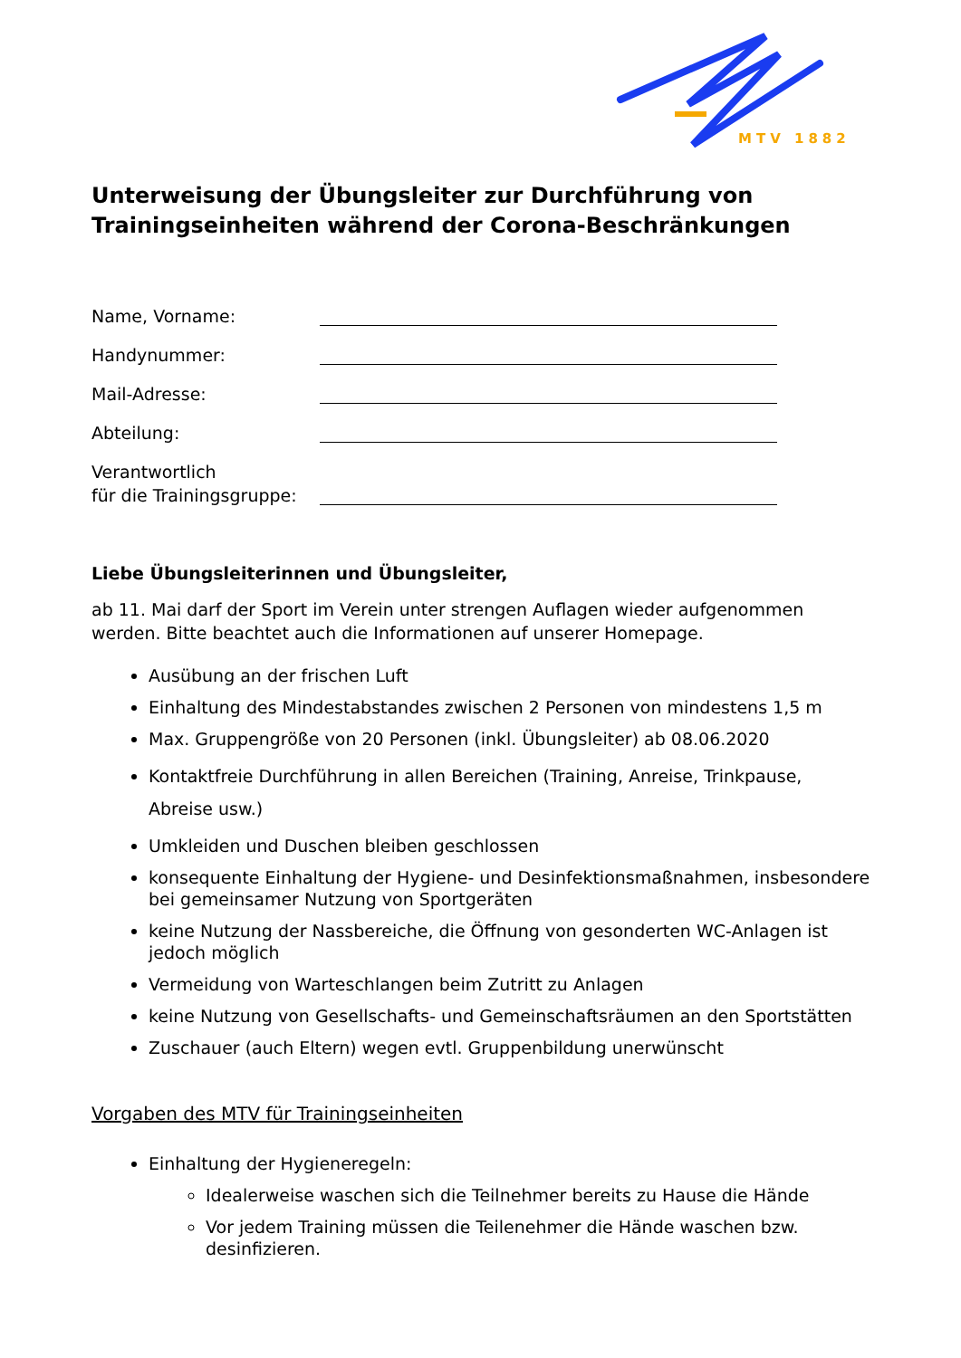MTV 1882
Unterweisung der Übungsleiter zur Durchführung von Trainingseinheiten während der Corona-Beschränkungen
Name, Vorname:
Handynummer:
Mail-Adresse:
Abteilung:
Verantwortlich
für die Trainingsgruppe:
Liebe Übungsleiterinnen und Übungsleiter,
ab 11. Mai darf der Sport im Verein unter strengen Auflagen wieder aufgenommen werden. Bitte beachtet auch die Informationen auf unserer Homepage.
Ausübung an der frischen Luft
Einhaltung des Mindestabstandes zwischen 2 Personen von mindestens 1,5 m
Max. Gruppengröße von 20 Personen (inkl. Übungsleiter) ab 08.06.2020
Kontaktfreie Durchführung in allen Bereichen (Training, Anreise, Trinkpause, Abreise usw.)
Umkleiden und Duschen bleiben geschlossen
konsequente Einhaltung der Hygiene- und Desinfektionsmaßnahmen, insbesondere bei gemeinsamer Nutzung von Sportgeräten
keine Nutzung der Nassbereiche, die Öffnung von gesonderten WC-Anlagen ist jedoch möglich
Vermeidung von Warteschlangen beim Zutritt zu Anlagen
keine Nutzung von Gesellschafts- und Gemeinschaftsräumen an den Sportstätten
Zuschauer (auch Eltern) wegen evtl. Gruppenbildung unerwünscht
Vorgaben des MTV für Trainingseinheiten
Einhaltung der Hygieneregeln:
Idealerweise waschen sich die Teilnehmer bereits zu Hause die Hände
Vor jedem Training müssen die Teilenehmer die Hände waschen bzw. desinfizieren.